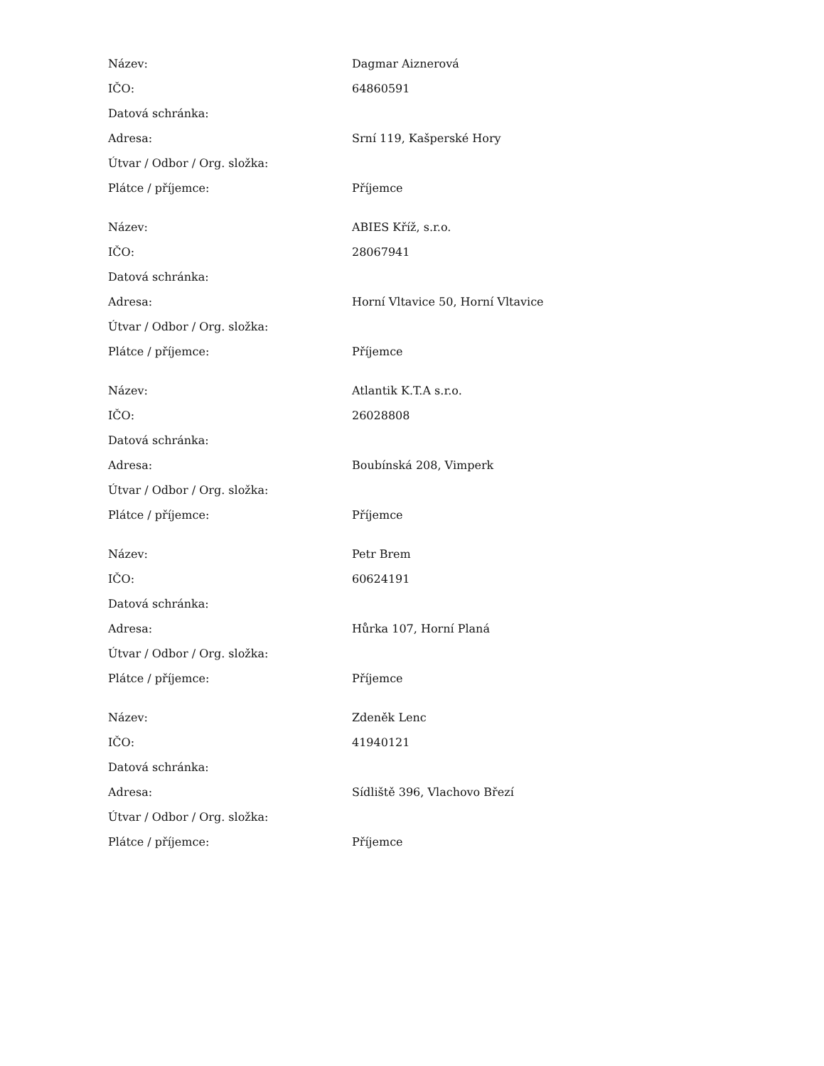| Název: | Dagmar Aiznerová |
| IČO: | 64860591 |
| Datová schránka: | |
| Adresa: | Srní 119, Kašperské Hory |
| Útvar / Odbor / Org. složka: | |
| Plátce / příjemce: | Příjemce |
| Název: | ABIES Kříž, s.r.o. |
| IČO: | 28067941 |
| Datová schránka: | |
| Adresa: | Horní Vltavice 50, Horní Vltavice |
| Útvar / Odbor / Org. složka: | |
| Plátce / příjemce: | Příjemce |
| Název: | Atlantik K.T.A s.r.o. |
| IČO: | 26028808 |
| Datová schránka: | |
| Adresa: | Boubínská 208, Vimperk |
| Útvar / Odbor / Org. složka: | |
| Plátce / příjemce: | Příjemce |
| Název: | Petr Brem |
| IČO: | 60624191 |
| Datová schránka: | |
| Adresa: | Hůrka 107, Horní Planá |
| Útvar / Odbor / Org. složka: | |
| Plátce / příjemce: | Příjemce |
| Název: | Zdeněk Lenc |
| IČO: | 41940121 |
| Datová schránka: | |
| Adresa: | Sídliště 396, Vlachovo Březí |
| Útvar / Odbor / Org. složka: | |
| Plátce / příjemce: | Příjemce |